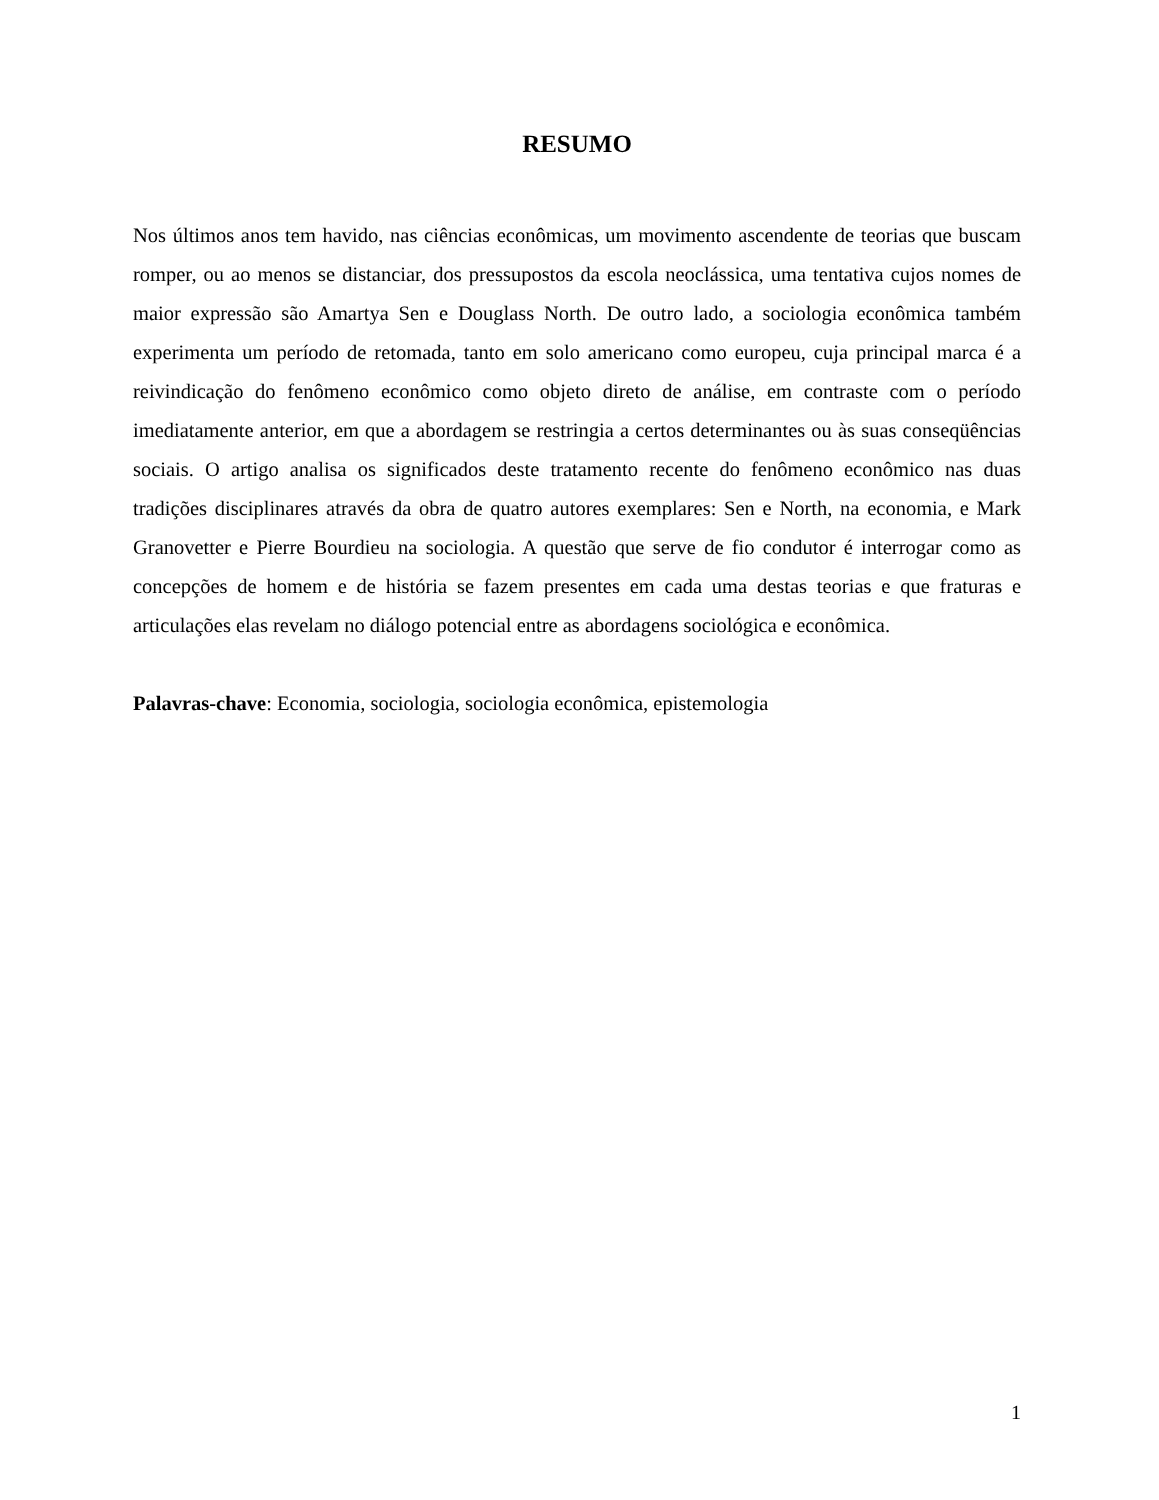RESUMO
Nos últimos anos tem havido, nas ciências econômicas, um movimento ascendente de teorias que buscam romper, ou ao menos se distanciar, dos pressupostos da escola neoclássica, uma tentativa cujos nomes de maior expressão são Amartya Sen e Douglass North. De outro lado, a sociologia econômica também experimenta um período de retomada, tanto em solo americano como europeu, cuja principal marca é a reivindicação do fenômeno econômico como objeto direto de análise, em contraste com o período imediatamente anterior, em que a abordagem se restringia a certos determinantes ou às suas conseqüências sociais. O artigo analisa os significados deste tratamento recente do fenômeno econômico nas duas tradições disciplinares através da obra de quatro autores exemplares: Sen e North, na economia, e Mark Granovetter e Pierre Bourdieu na sociologia. A questão que serve de fio condutor é interrogar como as concepções de homem e de história se fazem presentes em cada uma destas teorias e que fraturas e articulações elas revelam no diálogo potencial entre as abordagens sociológica e econômica.
Palavras-chave: Economia, sociologia, sociologia econômica, epistemologia
1